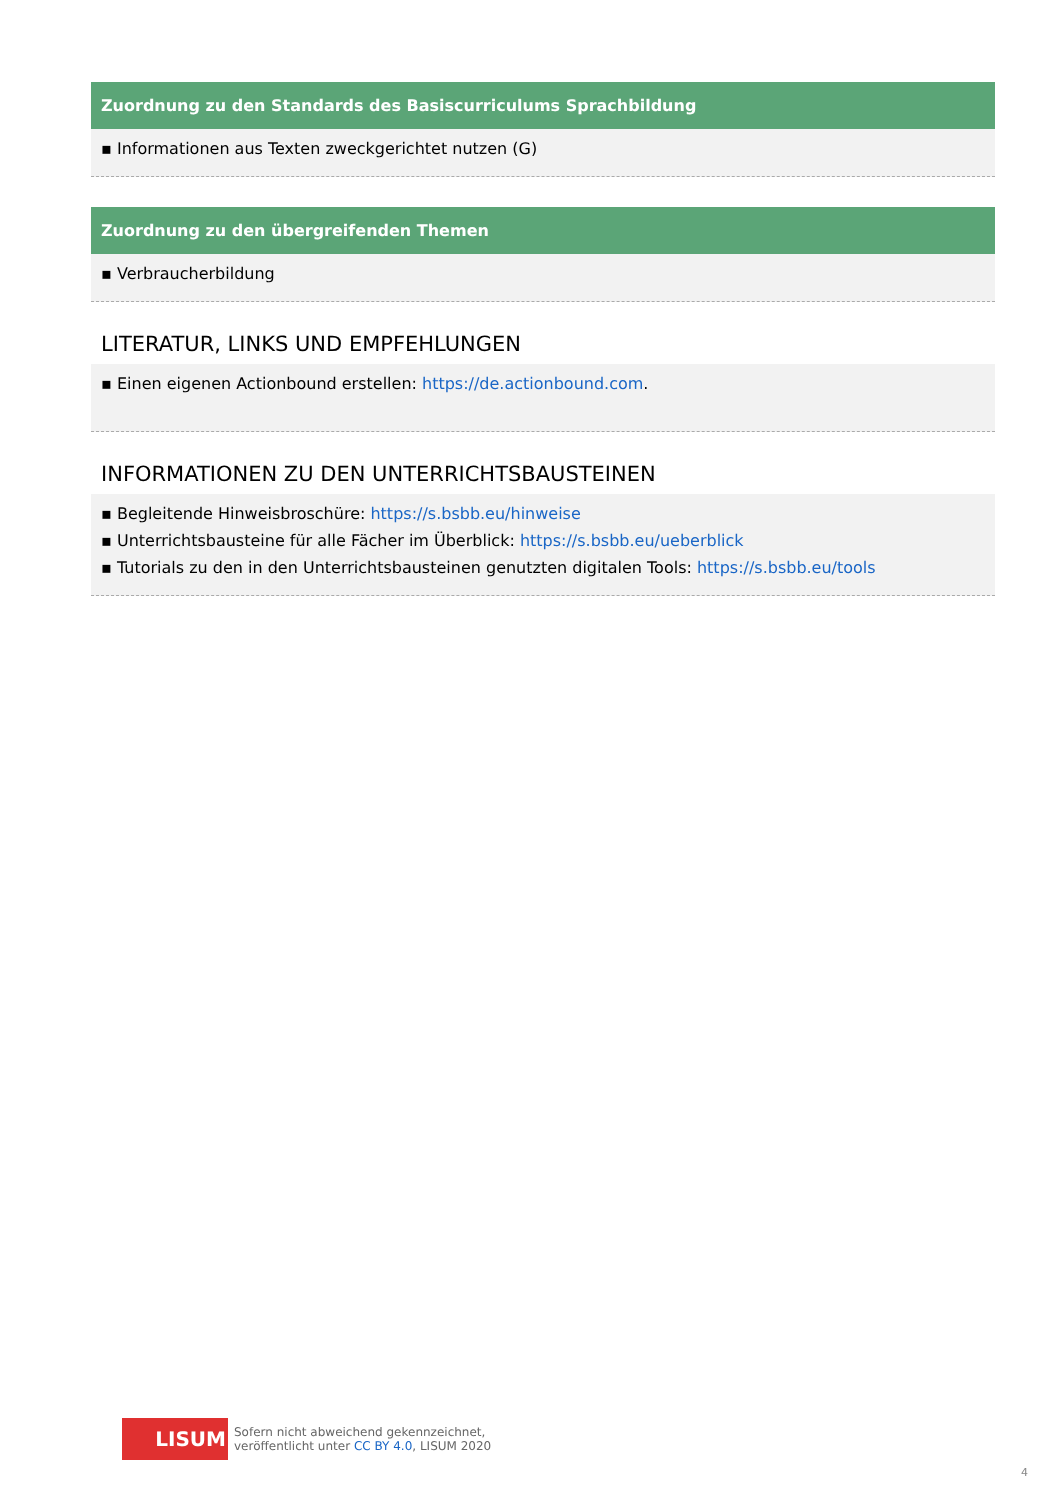Zuordnung zu den Standards des Basiscurriculums Sprachbildung
▪ Informationen aus Texten zweckgerichtet nutzen (G)
Zuordnung zu den übergreifenden Themen
▪ Verbraucherbildung
LITERATUR, LINKS UND EMPFEHLUNGEN
▪ Einen eigenen Actionbound erstellen: https://de.actionbound.com.
INFORMATIONEN ZU DEN UNTERRICHTSBAUSTEINEN
▪ Begleitende Hinweisbroschüre: https://s.bsbb.eu/hinweise
▪ Unterrichtsbausteine für alle Fächer im Überblick: https://s.bsbb.eu/ueberblick
▪ Tutorials zu den in den Unterrichtsbausteinen genutzten digitalen Tools: https://s.bsbb.eu/tools
LISUM
Sofern nicht abweichend gekennzeichnet,
veröffentlicht unter CC BY 4.0, LISUM 2020
4